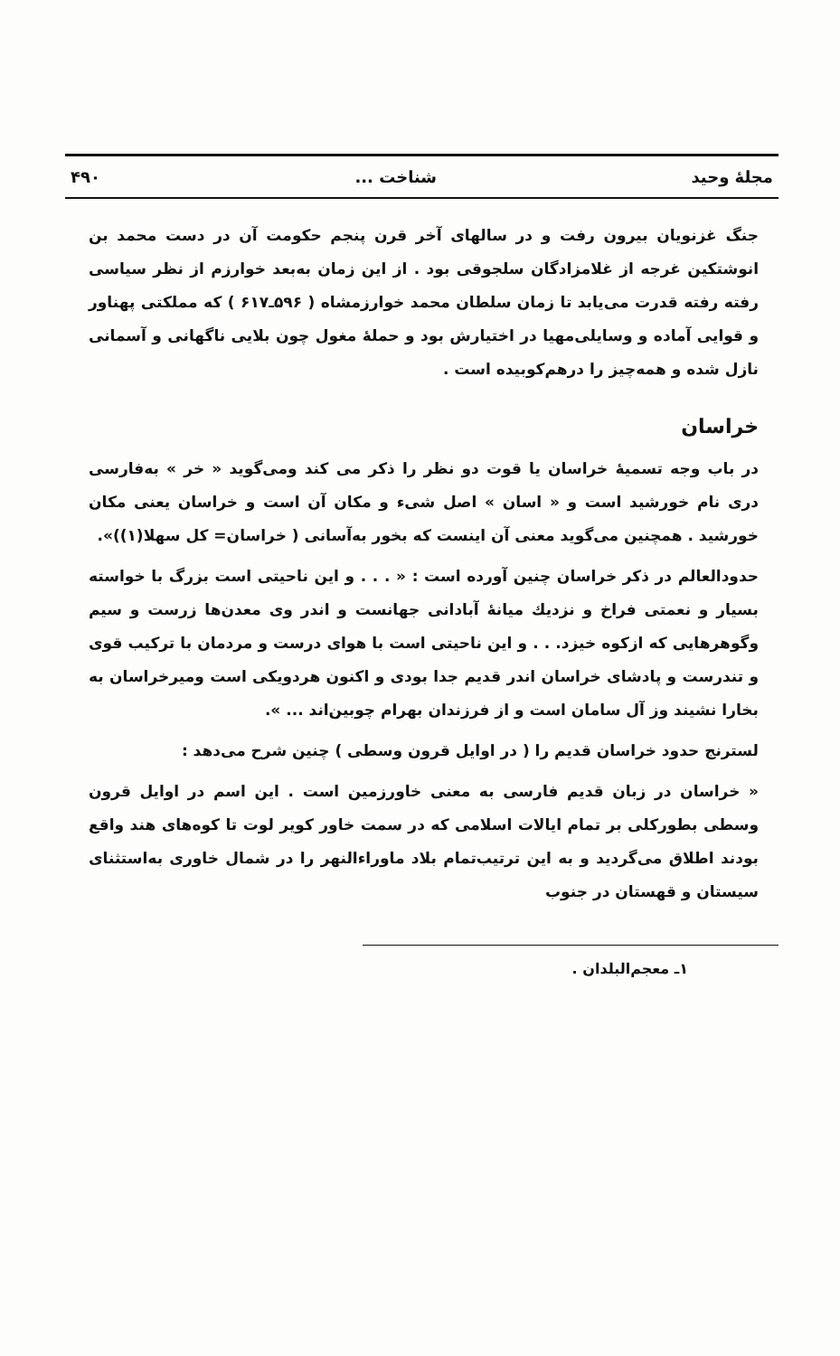مجلهٔ وحید شناخت ... ۴۹۰
جنگ غزنویان بیرون رفت و در سالهای آخر قرن پنجم حکومت آن در دست محمد بن انوشتکین غرجه از غلامزادگان سلجوقی بود . از این زمان به‌بعد خوارزم از نظر سیاسی رفته رفته قدرت می‌یابد تا زمان سلطان محمد خوارزمشاه ( ۵۹۶ـ۶۱۷ ) که مملکتی پهناور و قوایی آماده و وسایلی‌مهیا در اختیارش بود و حملهٔ مغول چون بلایی ناگهانی و آسمانی نازل شده و همه‌چیز را درهم‌کوبیده است .
خراسان
در باب وجه تسمیهٔ خراسان یا قوت دو نظر را ذکر می کند ومی‌گوید « خر » به‌فارسی دری نام خورشید است و « اسان » اصل شیء و مکان آن است و خراسان یعنی مکان خورشید . همچنین می‌گوید معنی آن اینست که بخور به‌آسانی ( خراسان= کل سهلا(۱))».
حدودالعالم در ذکر خراسان چنین آورده است : « . . . و این ناحیتی است بزرگ با خواسته بسیار و نعمتی فراخ و نزدیك میانهٔ آبادانی جهانست و اندر وی معدن‌ها زرست و سیم وگوهرهایی که ازکوه خیزد. . . و این ناحیتی است با هوای درست و مردمان با ترکیب قوی و تندرست و پادشای خراسان اندر قدیم جدا بودی و اکنون هردویکی است ومیرخراسان به بخارا نشیند وز آل سامان است و از فرزندان بهرام چوبین‌اند ... ».
لسترنج حدود خراسان قدیم را ( در اوایل قرون وسطی ) چنین شرح می‌دهد :
« خراسان در زبان قدیم فارسی به معنی خاورزمین است . این اسم در اوایل قرون وسطی بطورکلی بر تمام ایالات اسلامی که در سمت خاور کویر لوت تا کوه‌های هند واقع بودند اطلاق می‌گردید و به این ترتیب‌تمام بلاد ماوراءالنهر را در شمال خاوری به‌استثنای سیستان و قهستان در جنوب
۱ـ معجم‌البلدان .